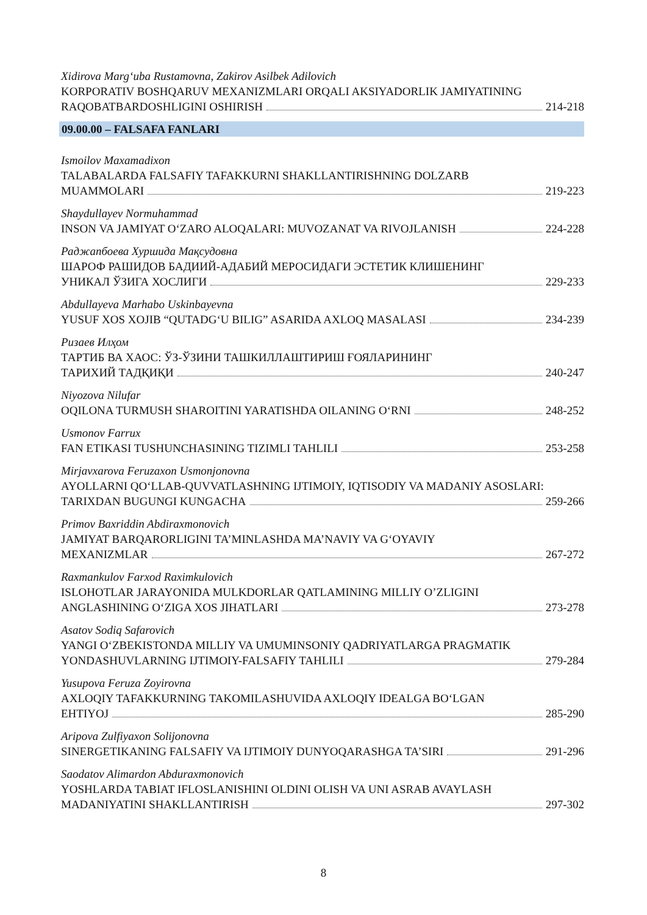Xidirova Marg‘uba Rustamovna, Zakirov Asilbek Adilovich
KORPORATIV BOSHQARUV MEXANIZMLARI ORQALI AKSIYADORLIK JAMIYATINING
RAQOBATBARDOSHLIGINI OSHIRISH 214-218
09.00.00 – FALSAFA FANLARI
Ismoilov Maxamadixon
TALABALARDA FALSAFIY TAFAKKURNI SHAKLLANTIRISHNING DOLZARB
MUAMMOLARI 219-223
Shaydullayev Normuhammad
INSON VA JAMIYAT O‘ZARO ALOQALARI: MUVOZANAT VA RIVOJLANISH 224-228
Раджапбоева Хуршида Мақсудовна
ШАРОФ РАШИДОВ БАДИИЙ-АДАБИЙ МЕРОСИДАГИ ЭСТЕТИК КЛИШЕНИНГ
УНИКАЛ ЎЗИГА ХОСЛИГИ 229-233
Abdullayeva Marhabo Uskinbayevna
YUSUF XOS XOJIB “QUTADG‘U BILIG” ASARIDA AXLOQ MASALASI 234-239
Ризаев Илҳом
ТАРТИБ ВА ХАОС: ЎЗ-ЎЗИНИ ТАШКИЛЛАШТИРИШ ҒОЯЛАРИНИНГ
ТАРИХИЙ ТАДҚИҚИ 240-247
Niyozova Nilufar
OQILONA TURMUSH SHAROITINI YARATISHDA OILANING O‘RNI 248-252
Usmonov Farrux
FAN ETIKASI TUSHUNCHASINING TIZIMLI TAHLILI 253-258
Mirjavxarova Feruzaxon Usmonjonovna
AYOLLARNI QO‘LLAB-QUVVATLASHNING IJTIMOIY, IQTISODIY VA MADANIY ASOSLARI:
TARIXDAN BUGUNGI KUNGACHA 259-266
Primov Baxriddin Abdiraxmonovich
JAMIYAT BARQARORLIGINI TA’MINLASHDA MA’NAVIY VA G‘OYAVIY
MEXANIZMLAR 267-272
Raxmankulov Farxod Raximkulovich
ISLOHOTLAR JARAYONIDA MULKDORLAR QATLAMINING MILLIY O’ZLIGINI
ANGLASHINING O‘ZIGA XOS JIHATLARI 273-278
Asatov Sodiq Safarovich
YANGI O‘ZBEKISTONDA MILLIY VA UMUMINSONIY QADRIYATLARGA PRAGMATIK
YONDASHUVLARNING IJTIMOIY-FALSAFIY TAHLILI 279-284
Yusupova Feruza Zoyirovna
AXLOQIY TAFAKKURNING TAKOMILASHUVIDA AXLOQIY IDEALGA BO‘LGAN
EHTIYOJ 285-290
Aripova Zulfiyaxon Solijonovna
SINERGETIKANING FALSAFIY VA IJTIMOIY DUNYOQARASHGA TA’SIRI 291-296
Saodatov Alimardon Abduraxmonovich
YOSHLARDA TABIAT IFLOSLANISHINI OLDINI OLISH VA UNI ASRAB AVAYLASH
MADANIYATINI SHAKLLANTIRISH 297-302
8